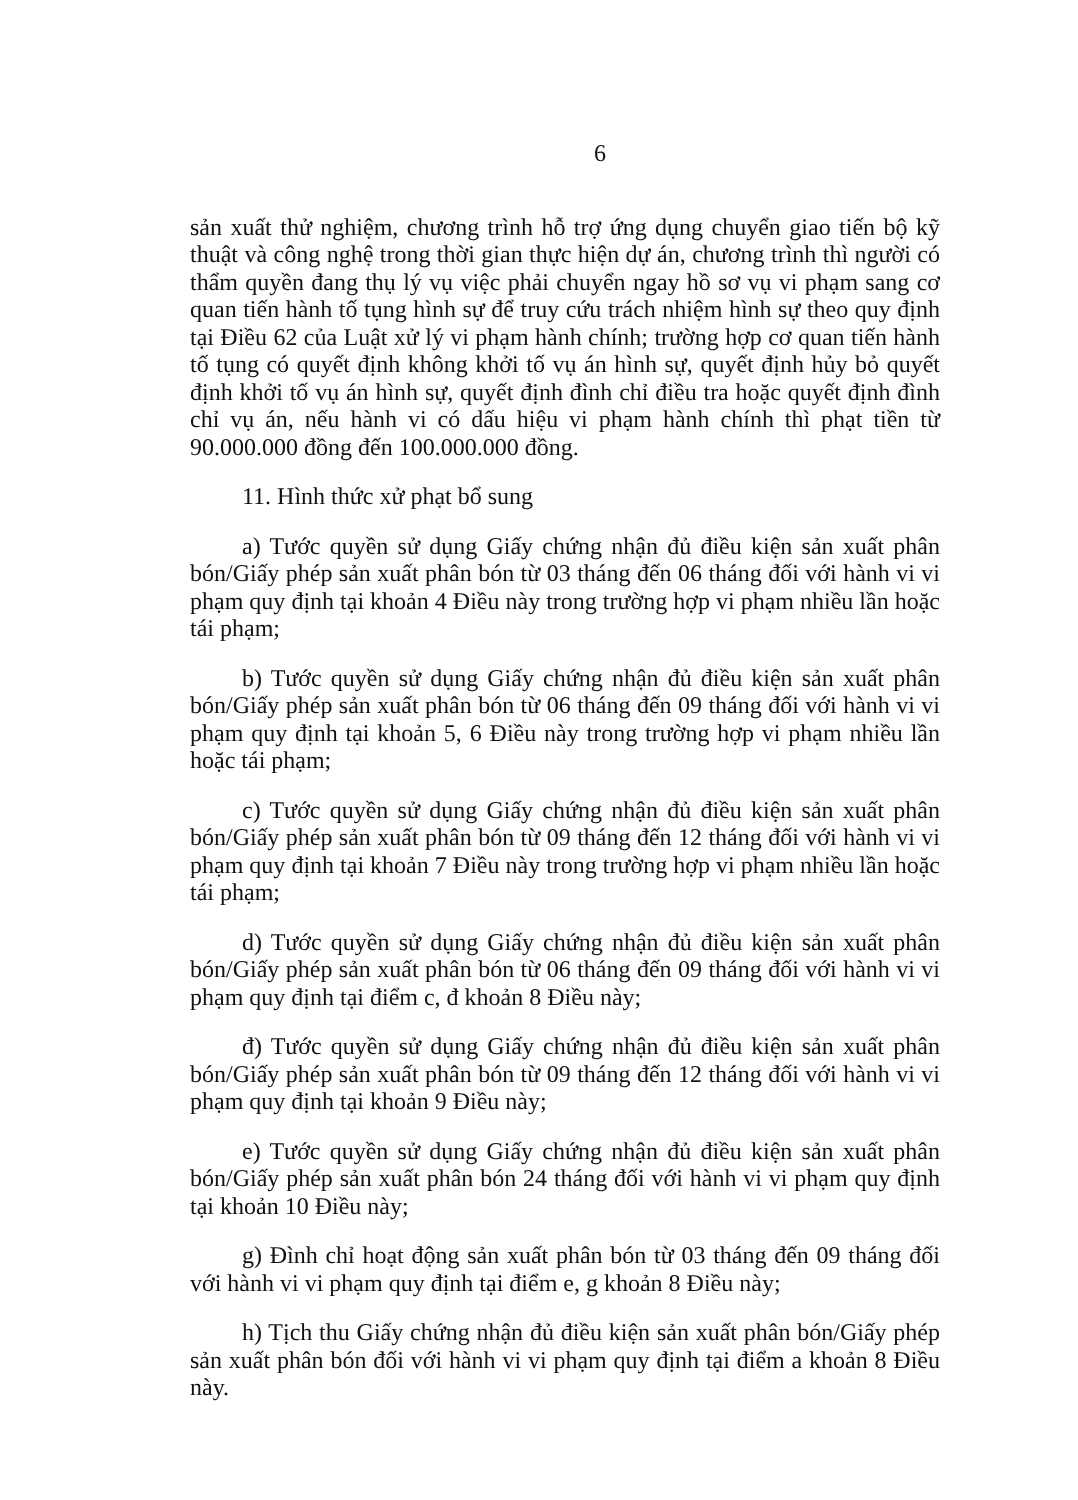6
sản xuất thử nghiệm, chương trình hỗ trợ ứng dụng chuyển giao tiến bộ kỹ thuật và công nghệ trong thời gian thực hiện dự án, chương trình thì người có thẩm quyền đang thụ lý vụ việc phải chuyển ngay hồ sơ vụ vi phạm sang cơ quan tiến hành tố tụng hình sự để truy cứu trách nhiệm hình sự theo quy định tại Điều 62 của Luật xử lý vi phạm hành chính; trường hợp cơ quan tiến hành tố tụng có quyết định không khởi tố vụ án hình sự, quyết định hủy bỏ quyết định khởi tố vụ án hình sự, quyết định đình chỉ điều tra hoặc quyết định đình chỉ vụ án, nếu hành vi có dấu hiệu vi phạm hành chính thì phạt tiền từ 90.000.000 đồng đến 100.000.000 đồng.
11. Hình thức xử phạt bổ sung
a) Tước quyền sử dụng Giấy chứng nhận đủ điều kiện sản xuất phân bón/Giấy phép sản xuất phân bón từ 03 tháng đến 06 tháng đối với hành vi vi phạm quy định tại khoản 4 Điều này trong trường hợp vi phạm nhiều lần hoặc tái phạm;
b) Tước quyền sử dụng Giấy chứng nhận đủ điều kiện sản xuất phân bón/Giấy phép sản xuất phân bón từ 06 tháng đến 09 tháng đối với hành vi vi phạm quy định tại khoản 5, 6 Điều này trong trường hợp vi phạm nhiều lần hoặc tái phạm;
c) Tước quyền sử dụng Giấy chứng nhận đủ điều kiện sản xuất phân bón/Giấy phép sản xuất phân bón từ 09 tháng đến 12 tháng đối với hành vi vi phạm quy định tại khoản 7 Điều này trong trường hợp vi phạm nhiều lần hoặc tái phạm;
d) Tước quyền sử dụng Giấy chứng nhận đủ điều kiện sản xuất phân bón/Giấy phép sản xuất phân bón từ 06 tháng đến 09 tháng đối với hành vi vi phạm quy định tại điểm c, đ khoản 8 Điều này;
đ) Tước quyền sử dụng Giấy chứng nhận đủ điều kiện sản xuất phân bón/Giấy phép sản xuất phân bón từ 09 tháng đến 12 tháng đối với hành vi vi phạm quy định tại khoản 9 Điều này;
e) Tước quyền sử dụng Giấy chứng nhận đủ điều kiện sản xuất phân bón/Giấy phép sản xuất phân bón 24 tháng đối với hành vi vi phạm quy định tại khoản 10 Điều này;
g) Đình chỉ hoạt động sản xuất phân bón từ 03 tháng đến 09 tháng đối với hành vi vi phạm quy định tại điểm e, g khoản 8 Điều này;
h) Tịch thu Giấy chứng nhận đủ điều kiện sản xuất phân bón/Giấy phép sản xuất phân bón đối với hành vi vi phạm quy định tại điểm a khoản 8 Điều này.